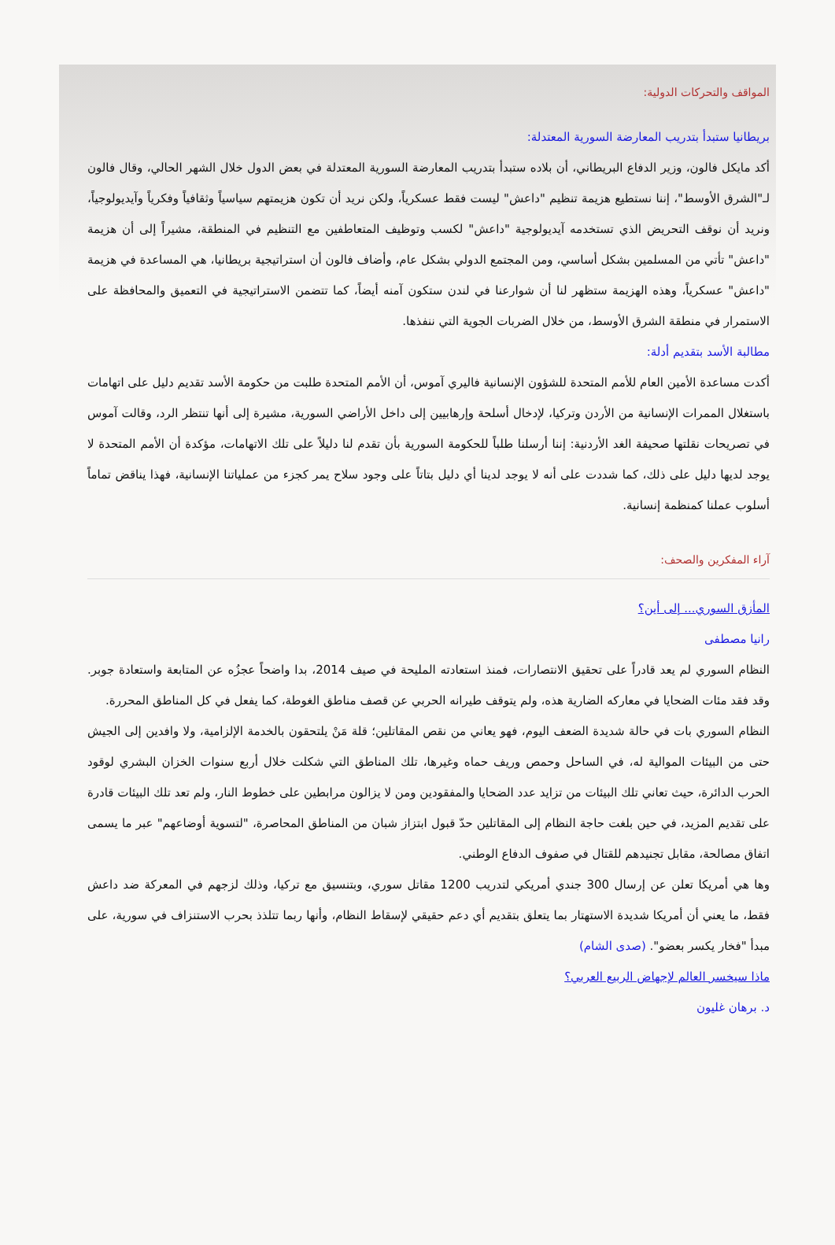المواقف والتحركات الدولية:
بريطانيا ستبدأ بتدريب المعارضة السورية المعتدلة:
أكد مايكل فالون، وزير الدفاع البريطاني، أن بلاده ستبدأ بتدريب المعارضة السورية المعتدلة في بعض الدول خلال الشهر الحالي، وقال فالون لـ"الشرق الأوسط"، إننا نستطيع هزيمة تنظيم "داعش" ليست فقط عسكرياً، ولكن نريد أن تكون هزيمتهم سياسياً وثقافياً وفكرياً وآيديولوجياً، ونريد أن نوقف التحريض الذي تستخدمه آيديولوجية "داعش" لكسب وتوظيف المتعاطفين مع التنظيم في المنطقة، مشيراً إلى أن هزيمة "داعش" تأتي من المسلمين بشكل أساسي، ومن المجتمع الدولي بشكل عام، وأضاف فالون أن استراتيجية بريطانيا، هي المساعدة في هزيمة "داعش" عسكرياً، وهذه الهزيمة ستظهر لنا أن شوارعنا في لندن ستكون آمنه أيضاً، كما تتضمن الاستراتيجية في التعميق والمحافظة على الاستمرار في منطقة الشرق الأوسط، من خلال الضربات الجوية التي ننفذها.
مطالبة الأسد بتقديم أدلة:
أكدت مساعدة الأمين العام للأمم المتحدة للشؤون الإنسانية فاليري آموس، أن الأمم المتحدة طلبت من حكومة الأسد تقديم دليل على اتهامات باستغلال الممرات الإنسانية من الأردن وتركيا، لإدخال أسلحة وإرهابيين إلى داخل الأراضي السورية، مشيرة إلى أنها تنتظر الرد، وقالت آموس في تصريحات نقلتها صحيفة الغد الأردنية: إننا أرسلنا طلباً للحكومة السورية بأن تقدم لنا دليلاً على تلك الاتهامات، مؤكدة أن الأمم المتحدة لا يوجد لديها دليل على ذلك، كما شددت على أنه لا يوجد لدينا أي دليل بتاتاً على وجود سلاح يمر كجزء من عملياتنا الإنسانية، فهذا يناقض تماماً أسلوب عملنا كمنظمة إنسانية.
آراء المفكرين والصحف:
المأزق السوري... إلى أين؟
رانيا مصطفى
النظام السوري لم يعد قادراً على تحقيق الانتصارات، فمنذ استعادته المليحة في صيف 2014، بدا واضحاً عجزُه عن المتابعة واستعادة جوبر. وقد فقد مئات الضحايا في معاركه الضارية هذه، ولم يتوقف طيرانه الحربي عن قصف مناطق الغوطة، كما يفعل في كل المناطق المحررة.
النظام السوري بات في حالة شديدة الضعف اليوم، فهو يعاني من نقص المقاتلين؛ قلة مَنْ يلتحقون بالخدمة الإلزامية، ولا وافدين إلى الجيش حتى من البيئات الموالية له، في الساحل وحمص وريف حماه وغيرها، تلك المناطق التي شكلت خلال أربع سنوات الخزان البشري لوقود الحرب الدائرة، حيث تعاني تلك البيئات من تزايد عدد الضحايا والمفقودين ومن لا يزالون مرابطين على خطوط النار، ولم تعد تلك البيئات قادرة على تقديم المزيد، في حين بلغت حاجة النظام إلى المقاتلين حدّ قبول ابتزاز شبان من المناطق المحاصرة، "لتسوية أوضاعهم" عبر ما يسمى اتفاق مصالحة، مقابل تجنيدهم للقتال في صفوف الدفاع الوطني.
وها هي أمريكا تعلن عن إرسال 300 جندي أمريكي لتدريب 1200 مقاتل سوري، وبتنسيق مع تركيا، وذلك لزجهم في المعركة ضد داعش فقط، ما يعني أن أمريكا شديدة الاستهتار بما يتعلق بتقديم أي دعم حقيقي لإسقاط النظام، وأنها ربما تتلذذ بحرب الاستنزاف في سورية، على مبدأ "فخار يكسر بعضو". (صدى الشام)
ماذا سيخسر العالم لإجهاض الربيع العربي؟
د. برهان غليون